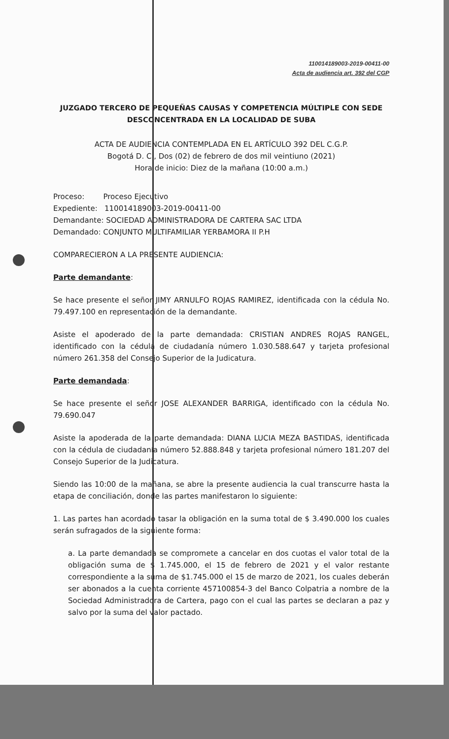110014189003-2019-00411-00
Acta de audiencia art. 392 del CGP
JUZGADO TERCERO DE PEQUEÑAS CAUSAS Y COMPETENCIA MÚLTIPLE CON SEDE DESCONCENTRADA EN LA LOCALIDAD DE SUBA
ACTA DE AUDIENCIA CONTEMPLADA EN EL ARTÍCULO 392 DEL C.G.P.
Bogotá D. C., Dos (02) de febrero de dos mil veintiuno (2021)
Hora de inicio: Diez de la mañana (10:00 a.m.)
Proceso: Proceso Ejecutivo
Expediente: 110014189003-2019-00411-00
Demandante: SOCIEDAD ADMINISTRADORA DE CARTERA SAC LTDA
Demandado: CONJUNTO MULTIFAMILIAR YERBAMORA II P.H
COMPARECIERON A LA PRESENTE AUDIENCIA:
Parte demandante:
Se hace presente el señor JIMY ARNULFO ROJAS RAMIREZ, identificada con la cédula No. 79.497.100 en representación de la demandante.
Asiste el apoderado de la parte demandada: CRISTIAN ANDRES ROJAS RANGEL, identificado con la cédula de ciudadanía número 1.030.588.647 y tarjeta profesional número 261.358 del Consejo Superior de la Judicatura.
Parte demandada:
Se hace presente el señor JOSE ALEXANDER BARRIGA, identificado con la cédula No. 79.690.047
Asiste la apoderada de la parte demandada: DIANA LUCIA MEZA BASTIDAS, identificada con la cédula de ciudadanía número 52.888.848 y tarjeta profesional número 181.207 del Consejo Superior de la Judicatura.
Siendo las 10:00 de la mañana, se abre la presente audiencia la cual transcurre hasta la etapa de conciliación, donde las partes manifestaron lo siguiente:
1. Las partes han acordado tasar la obligación en la suma total de $ 3.490.000 los cuales serán sufragados de la siguiente forma:
a. La parte demandada se compromete a cancelar en dos cuotas el valor total de la obligación suma de $ 1.745.000, el 15 de febrero de 2021 y el valor restante correspondiente a la suma de $1.745.000 el 15 de marzo de 2021, los cuales deberán ser abonados a la cuenta corriente 457100854-3 del Banco Colpatria a nombre de la Sociedad Administradora de Cartera, pago con el cual las partes se declaran a paz y salvo por la suma del valor pactado.